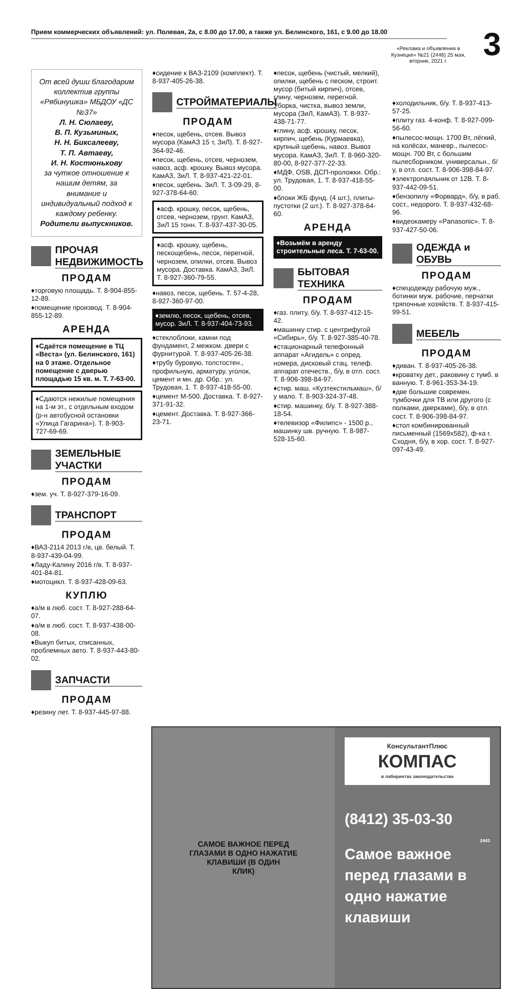Прием коммерческих объявлений: ул. Полевая, 2а, с 8.00 до 17.00, а также ул. Белинского, 161, с 9.00 до 18.00
3
«Реклама и объявления в Кузнецке» №21 (2446) 25 мая, вторник, 2021 г.
От всей души благодарим коллектив группы «Рябинушка» МБДОУ «ДС №37»
Л. Н. Сюлаеву,
В. П. Кузьминых,
Н. Н. Биксалееву,
Т. П. Автаеву,
И. Н. Костюнькову
за чуткое отношение к нашим детям, за внимание и индивидуальный подход к каждому ребенку.
Родители выпускников.
ПРОЧАЯ НЕДВИЖИМОСТЬ
ПРОДАМ
♦торговую площадь. Т. 8-904-855-12-89.
♦помещение производ. Т. 8-904-855-12-89.
АРЕНДА
♦Сдаётся помещение в ТЦ «Веста» (ул. Белинского, 161) на 0 этаже. Отдельное помещение с дверью площадью 15 кв. м. Т. 7-63-00.
♦Сдаются нежилые помещения на 1-м эт., с отдельным входом (р-н автобусной остановки «Улица Гагарина»). Т. 8-903-727-69-69.
ЗЕМЕЛЬНЫЕ УЧАСТКИ
ПРОДАМ
♦зем. уч. Т. 8-927-379-16-09.
ТРАНСПОРТ
ПРОДАМ
♦ВАЗ-2114 2013 г/в, цв. белый. Т. 8-937-439-04-99.
♦Ладу-Калину 2016 г/в. Т. 8-937-401-84-81.
♦мотоцикл. Т. 8-937-428-09-63.
КУПЛЮ
♦а/м в люб. сост. Т. 8-927-288-64-07.
♦а/м в люб. сост. Т. 8-937-438-00-08.
♦Выкуп битых, списанных, проблемных авто. Т. 8-937-443-80-02.
ЗАПЧАСТИ
ПРОДАМ
♦резину лет. Т. 8-937-445-97-88.
♦сидение к ВАЗ-2109 (комплект). Т. 8-937-405-26-38.
СТРОЙМАТЕРИАЛЫ
ПРОДАМ
♦песок, щебень, отсев. Вывоз мусора (КамАЗ 15 т, ЗиЛ). Т. 8-927-364-92-46.
♦песок, щебень, отсев, чернозем, навоз, асф. крошку. Вывоз мусора. КамАЗ, ЗиЛ. Т. 8-937-421-22-01.
♦песок, щебень. ЗиЛ. Т. 3-09-29, 8-927-378-64-60.
♦асф. крошку, песок, щебень, отсев, чернозем, грунт. КамАЗ, ЗиЛ 15 тонн. Т. 8-937-437-30-05.
♦асф. крошку, щебень, пескощебень, песок, перегной, чернозем, опилки, отсев. Вывоз мусора. Доставка. КамАЗ, ЗиЛ. Т. 8-927-360-79-55.
♦навоз, песок, щебень. Т. 57-4-28, 8-927-360-97-00.
♦землю, песок, щебень, отсев, мусор. ЗиЛ. Т. 8-937-404-73-93.
♦стеклоблоки, камни под фундамент, 2 межком. двери с фурнитурой. Т. 8-937-405-26-38.
♦трубу буровую, толстостен., профильную, арматуру, уголок, цемент и мн. др. Обр.: ул. Трудовая, 1. Т. 8-937-418-55-00.
♦цемент М-500. Доставка. Т. 8-927-371-91-32.
♦цемент. Доставка. Т. 8-927-366-23-71.
♦песок, щебень (чистый, мелкий), опилки, щебень с песком, строит. мусор (битый кирпич), отсев, глину, чернозем, перегной. Уборка, чистка, вывоз земли, мусора (ЗиЛ, КамАЗ). Т. 8-937-438-71-77.
♦глину, асф. крошку, песок, кирпич, щебень (Курмаевка), крупный щебень, навоз. Вывоз мусора. КамАЗ, ЗиЛ. Т. 8-960-320-80-00, 8-927-377-22-33.
♦МДФ, OSB, ДСП-проложки. Обр.: ул. Трудовая, 1. Т. 8-937-418-55-00.
♦блоки ЖБ фунд. (4 шт.), плиты-пустотки (2 шт.). Т. 8-927-378-64-60.
АРЕНДА
♦Возьмём в аренду строительные леса. Т. 7-63-00.
БЫТОВАЯ ТЕХНИКА
ПРОДАМ
♦газ. плиту, б/у. Т. 8-937-412-15-42.
♦машинку стир. с центрифугой «Сибирь», б/у. Т. 8-927-385-40-78.
♦стационарный телефонный аппарат «Агидель» с опред. номера, дисковый стац. телеф. аппарат отечеств., б/у, в отл. сост. Т. 8-906-398-84-97.
♦стир. маш. «Кузтекстильмаш», б/у мало. Т. 8-903-324-37-48.
♦стир. машинку, б/у. Т. 8-927-388-18-54.
♦телевизор «Филипс» - 1500 р., машинку шв. ручную. Т. 8-987-528-15-60.
♦холодильник, б/у. Т. 8-937-413-57-25.
♦плиту газ. 4-конф. Т. 8-927-099-56-60.
♦пылесос-мощн. 1700 Вт, лёгкий, на колёсах, маневр., пылесос-мощн. 700 Вт, с большим пылесборником. универсальн., б/у, в отл. сост. Т. 8-906-398-84-97.
♦электропаяльник от 12В. Т. 8-937-442-09-51.
♦бензопилу «Форвард», б/у, в раб. сост., недорого. Т. 8-937-432-68-96.
♦видеокамеру «Panasonic». Т. 8-937-427-50-06.
ОДЕЖДА и ОБУВЬ
ПРОДАМ
♦спецодежду рабочую муж., ботинки муж. рабочие, перчатки тряпочные хозяйств. Т. 8-937-415-99-51.
МЕБЕЛЬ
ПРОДАМ
♦диван. Т. 8-937-405-26-38.
♦кроватку дет., раковину с тумб. в ванную. Т. 8-961-353-34-19.
♦две большие современ. тумбочки для ТВ или другого (с полками, дверками), б/у, в отл. сост. Т. 8-906-398-84-97.
♦стол комбинированный письменный (1569x582), ф-ка г. Сходня, б/у, в хор. сост. Т. 8-927-097-43-49.
САМОЕ ВАЖНОЕ ПЕРЕД
ГЛАЗАМИ В ОДНО НАЖАТИЕ
КЛАВИШИ (В ОДИН
КЛИК)
КонсультантПлюс
КОМПАС
в лабиринтах законодательства
(8412) 35-03-30
2443
Самое важное перед глазами в одно нажатие клавиши